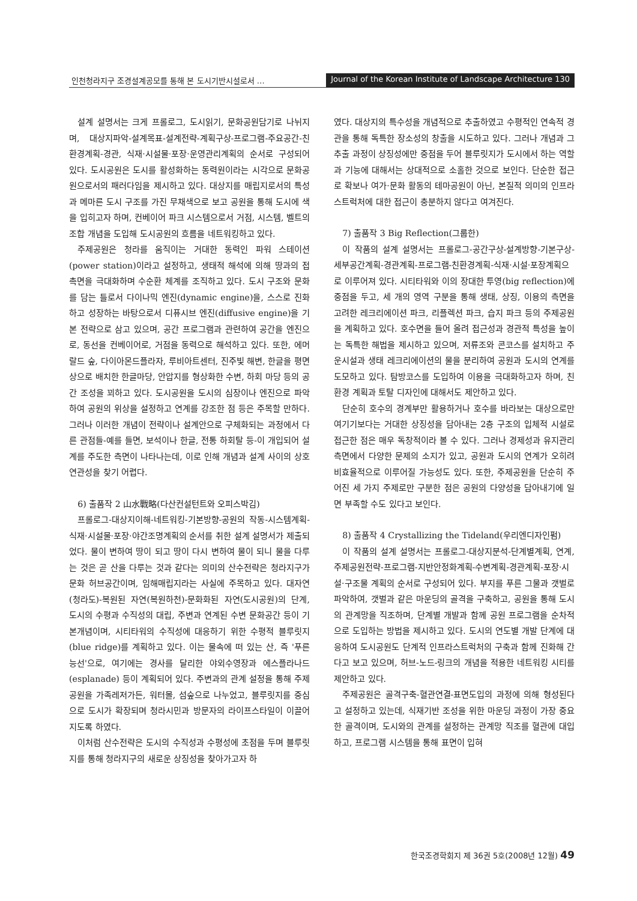인천청라지구 조경설계공모를 통해 본 도시기반시설로서 …
Journal of the Korean Institute of Landscape Architecture 130
설계 설명서는 크게 프롤로그, 도시읽기, 문화공원담기로 나뉘지며, 대상지파악-설계목표-설계전략-계획구상-프로그램-주요공간-친환경계획-경관, 식재·시설물·포장·운영관리계획의 순서로 구성되어 있다. 도시공원은 도시를 활성화하는 동력원이라는 시각으로 문화공원으로서의 패러다임을 제시하고 있다. 대상지를 매립지로서의 특성과 메마른 도시 구조를 가진 무채색으로 보고 공원을 통해 도시에 색을 입히고자 하며, 컨베이어 파크 시스템으로서 거점, 시스템, 벨트의 조합 개념을 도입해 도시공원의 흐름을 네트워킹하고 있다.
주제공원은 청라를 움직이는 거대한 동력인 파워 스테이션(power station)이라고 설정하고, 생태적 해석에 의해 땅과의 접촉면을 극대화하며 수순환 체계를 조직하고 있다. 도시 구조와 문화를 담는 틀로서 다이나믹 엔진(dynamic engine)을, 스스로 진화하고 성장하는 바탕으로서 디퓨시브 엔진(diffusive engine)을 기본 전략으로 삼고 있으며, 공간 프로그램과 관련하여 공간을 엔진으로, 동선을 컨베이어로, 거점을 동력으로 해석하고 있다. 또한, 에머랄드 숲, 다이아몬드플라자, 루비아트센터, 진주빛 해변, 한글을 평면상으로 배치한 한글마당, 안압지를 형상화한 수변, 하회 마당 등의 공간 조성을 꾀하고 있다. 도시공원을 도시의 심장이나 엔진으로 파악하여 공원의 위상을 설정하고 연계를 강조한 점 등은 주목할 만하다. 그러나 이러한 개념이 전략이나 설계안으로 구체화되는 과정에서 다른 관점들-예를 들면, 보석이나 한글, 전통 하회탈 등-이 개입되어 설계를 주도한 측면이 나타나는데, 이로 인해 개념과 설계 사이의 상호 연관성을 찾기 어렵다.
6) 출품작 2 山水戰略(다산컨설턴트와 오피스박김)
프롤로그-대상지이해-네트워킹-기본방향-공원의 작동-시스템계획-식재·시설물·포장·야간조명계획의 순서를 취한 설계 설명서가 제출되었다. 물이 변하여 땅이 되고 땅이 다시 변하여 물이 되니 물을 다루는 것은 곧 산을 다루는 것과 같다는 의미의 산수전략은 청라지구가 문화 허브공간이며, 임해매립지라는 사실에 주목하고 있다. 대자연(청라도)-복원된 자연(복원하천)-문화화된 자연(도시공원)의 단계, 도시의 수평과 수직성의 대립, 주변과 연계된 수변 문화공간 등이 기본개념이며, 시티타워의 수직성에 대응하기 위한 수평적 블루릿지(blue ridge)를 계획하고 있다. 이는 물속에 떠 있는 산, 즉 '푸른 능선'으로, 여기에는 경사를 달리한 야외수영장과 에스플라나드(esplanade) 등이 계획되어 있다. 주변과의 관계 설정을 통해 주제공원을 가족레저가든, 워터몰, 섬숲으로 나누었고, 블루릿지를 중심으로 도시가 확장되며 청라시민과 방문자의 라이프스타일이 이끌어지도록 하였다.
이처럼 산수전략은 도시의 수직성과 수평성에 초점을 두며 블루릿지를 통해 청라지구의 새로운 상징성을 찾아가고자 하
였다. 대상지의 특수성을 개념적으로 추출하였고 수평적인 연속적 경관을 통해 독특한 장소성의 창출을 시도하고 있다. 그러나 개념과 그 추출 과정이 상징성에만 중점을 두어 블루릿지가 도시에서 하는 역할과 기능에 대해서는 상대적으로 소홀한 것으로 보인다. 단순한 접근로 확보나 여가·문화 활동의 테마공원이 아닌, 본질적 의미의 인프라스트럭처에 대한 접근이 충분하지 않다고 여겨진다.
7) 출품작 3 Big Reflection(그룹한)
이 작품의 설계 설명서는 프롤로그-공간구상-설계방향-기본구상-세부공간계획-경관계획-프로그램-친환경계획-식재·시설·포장계획으로 이루어져 있다. 시티타워와 이의 장대한 투영(big reflection)에 중점을 두고, 세 개의 영역 구분을 통해 생태, 상징, 이용의 측면을 고려한 레크리에이션 파크, 리플렉션 파크, 습지 파크 등의 주제공원을 계획하고 있다. 호수면을 들어 올려 접근성과 경관적 특성을 높이는 독특한 해법을 제시하고 있으며, 저류조와 콘코스를 설치하고 주운시설과 생태 레크리에이션의 물을 분리하여 공원과 도시의 연계를 도모하고 있다. 탐방코스를 도입하여 이용을 극대화하고자 하며, 친환경 계획과 토탈 디자인에 대해서도 제안하고 있다.
단순히 호수의 경계부만 활용하거나 호수를 바라보는 대상으로만 여기기보다는 거대한 상징성을 담아내는 2층 구조의 입체적 시설로 접근한 점은 매우 독창적이라 볼 수 있다. 그러나 경제성과 유지관리 측면에서 다양한 문제의 소지가 있고, 공원과 도시의 연계가 오히려 비효율적으로 이루어질 가능성도 있다. 또한, 주제공원을 단순히 주어진 세 가지 주제로만 구분한 점은 공원의 다양성을 담아내기에 일면 부족할 수도 있다고 보인다.
8) 출품작 4 Crystallizing the Tideland(우리엔디자인펌)
이 작품의 설계 설명서는 프롤로그-대상지분석-단계별계획, 연계, 주제공원전략-프로그램-지반안정화계획-수변계획-경관계획-포장·시설·구조물 계획의 순서로 구성되어 있다. 부지를 푸른 그물과 갯벌로 파악하여, 갯벌과 같은 마운딩의 골격을 구축하고, 공원을 통해 도시의 관계망을 직조하며, 단계별 개발과 함께 공원 프로그램을 순차적으로 도입하는 방법을 제시하고 있다. 도시의 연도별 개발 단계에 대응하여 도시공원도 단계적 인프라스트럭처의 구축과 함께 진화해 간다고 보고 있으며, 허브-노드-링크의 개념을 적용한 네트워킹 시티를 제안하고 있다.
주제공원은 골격구축-혈관연결-표면도입의 과정에 의해 형성된다고 설정하고 있는데, 식재기반 조성을 위한 마운딩 과정이 가장 중요한 골격이며, 도시와의 관계를 설정하는 관계망 직조를 혈관에 대입하고, 프로그램 시스템을 통해 표면이 입혀
한국조경학회지 제 36권 5호(2008년 12월) 49